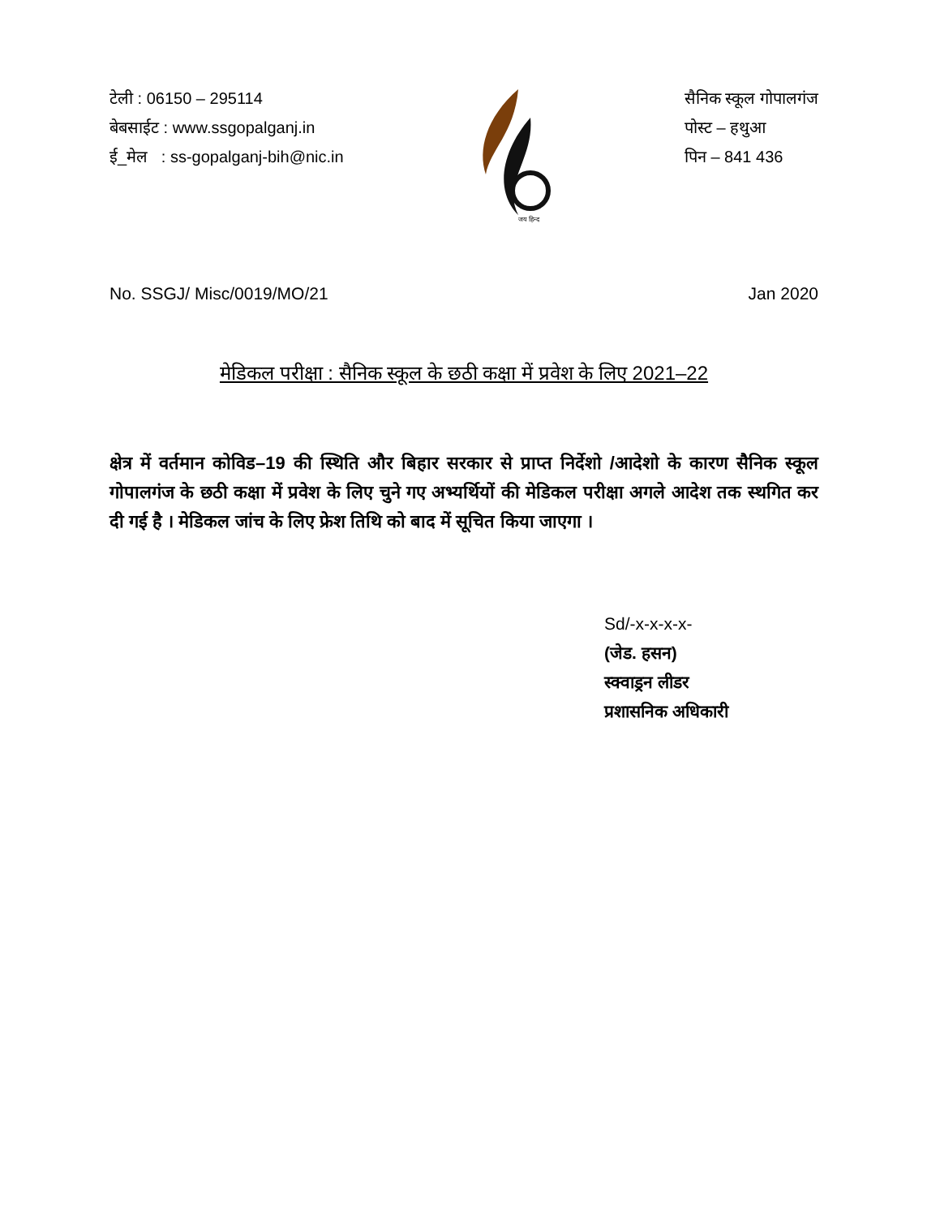टेली : 06150 – 295114
बेबसाईट : www.ssgopalganj.in
ई_मेल : ss-gopalganj-bih@nic.in
जय हिन्द
सैनिक स्कूल गोपालगंज
पोस्ट – हथुआ
पिन – 841 436
No. SSGJ/ Misc/0019/MO/21 Jan 2020
मेडिकल परीक्षा : सैनिक स्कूल के छठी कक्षा में प्रवेश के लिए 2021–22
क्षेत्र में वर्तमान कोविड–19 की स्थिति और बिहार सरकार से प्राप्त निर्देशो /आदेशो के कारण सैनिक स्कूल गोपालगंज के छठी कक्षा में प्रवेश के लिए चुने गए अभ्यर्थियों की मेडिकल परीक्षा अगले आदेश तक स्थगित कर दी गई है । मेडिकल जांच के लिए फ्रेश तिथि को बाद में सूचित किया जाएगा ।
Sd/-x-x-x-x-
(जेड. हसन)
स्क्वाड्रन लीडर
प्रशासनिक अधिकारी